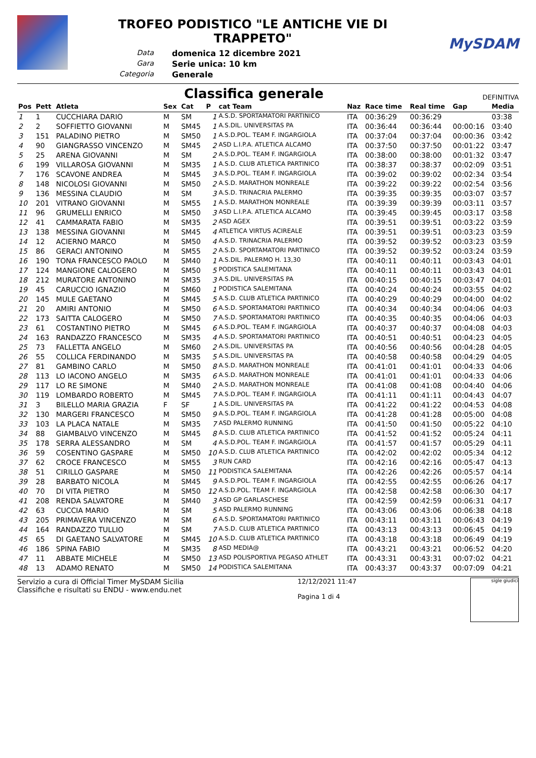TROFEO PODISTICO "LE ANTICHE VIE DI TRAPPETO"
Data domenica 12 dicembre 2021 Gara Serie unica: 10 km Categoria Generale
MySDAM
Classifica generale
DEFINITIVA
| Pos | Pett | Atleta | Sex | Cat | P | cat Team | Naz | Race time | Real time | Gap | Media |
| --- | --- | --- | --- | --- | --- | --- | --- | --- | --- | --- | --- |
| 1 | 1 | CUCCHIARA DARIO | M | SM | 1 | A.S.D. SPORTAMATORI PARTINICO | ITA | 00:36:29 | 00:36:29 | | 03:38 |
| 2 | 2 | SOFFIETTO GIOVANNI | M | SM45 | 1 | A.S.DIL. UNIVERSITAS PA | ITA | 00:36:44 | 00:36:44 | 00:00:16 | 03:40 |
| 3 | 151 | PALADINO PIETRO | M | SM50 | 1 | A.S.D.POL. TEAM F. INGARGIOLA | ITA | 00:37:04 | 00:37:04 | 00:00:36 | 03:42 |
| 4 | 90 | GIANGRASSO VINCENZO | M | SM45 | 2 | ASD L.I.P.A. ATLETICA ALCAMO | ITA | 00:37:50 | 00:37:50 | 00:01:22 | 03:47 |
| 5 | 25 | ARENA GIOVANNI | M | SM | 2 | A.S.D.POL. TEAM F. INGARGIOLA | ITA | 00:38:00 | 00:38:00 | 00:01:32 | 03:47 |
| 6 | 199 | VILLAROSA GIOVANNI | M | SM35 | 1 | A.S.D. CLUB ATLETICA PARTINICO | ITA | 00:38:37 | 00:38:37 | 00:02:09 | 03:51 |
| 7 | 176 | SCAVONE ANDREA | M | SM45 | 3 | A.S.D.POL. TEAM F. INGARGIOLA | ITA | 00:39:02 | 00:39:02 | 00:02:34 | 03:54 |
| 8 | 148 | NICOLOSI GIOVANNI | M | SM50 | 2 | A.S.D. MARATHON MONREALE | ITA | 00:39:22 | 00:39:22 | 00:02:54 | 03:56 |
| 9 | 136 | MESSINA CLAUDIO | M | SM | 3 | A.S.D. TRINACRIA PALERMO | ITA | 00:39:35 | 00:39:35 | 00:03:07 | 03:57 |
| 10 | 201 | VITRANO GIOVANNI | M | SM55 | 1 | A.S.D. MARATHON MONREALE | ITA | 00:39:39 | 00:39:39 | 00:03:11 | 03:57 |
| 11 | 96 | GRUMELLI ENRICO | M | SM50 | 3 | ASD L.I.P.A. ATLETICA ALCAMO | ITA | 00:39:45 | 00:39:45 | 00:03:17 | 03:58 |
| 12 | 41 | CAMMARATA FABIO | M | SM35 | 2 | ASD AGEX | ITA | 00:39:51 | 00:39:51 | 00:03:22 | 03:59 |
| 13 | 138 | MESSINA GIOVANNI | M | SM45 | 4 | ATLETICA VIRTUS ACIREALE | ITA | 00:39:51 | 00:39:51 | 00:03:23 | 03:59 |
| 14 | 12 | ACIERNO MARCO | M | SM50 | 4 | A.S.D. TRINACRIA PALERMO | ITA | 00:39:52 | 00:39:52 | 00:03:23 | 03:59 |
| 15 | 86 | GERACI ANTONINO | M | SM55 | 2 | A.S.D. SPORTAMATORI PARTINICO | ITA | 00:39:52 | 00:39:52 | 00:03:24 | 03:59 |
| 16 | 190 | TONA FRANCESCO PAOLO | M | SM40 | 1 | A.S.DIL. PALERMO H. 13,30 | ITA | 00:40:11 | 00:40:11 | 00:03:43 | 04:01 |
| 17 | 124 | MANGIONE CALOGERO | M | SM50 | 5 | PODISTICA SALEMITANA | ITA | 00:40:11 | 00:40:11 | 00:03:43 | 04:01 |
| 18 | 212 | MURATORE ANTONINO | M | SM35 | 3 | A.S.DIL. UNIVERSITAS PA | ITA | 00:40:15 | 00:40:15 | 00:03:47 | 04:01 |
| 19 | 45 | CARUCCIO IGNAZIO | M | SM60 | 1 | PODISTICA SALEMITANA | ITA | 00:40:24 | 00:40:24 | 00:03:55 | 04:02 |
| 20 | 145 | MULE GAETANO | M | SM45 | 5 | A.S.D. CLUB ATLETICA PARTINICO | ITA | 00:40:29 | 00:40:29 | 00:04:00 | 04:02 |
| 21 | 20 | AMIRI ANTONIO | M | SM50 | 6 | A.S.D. SPORTAMATORI PARTINICO | ITA | 00:40:34 | 00:40:34 | 00:04:06 | 04:03 |
| 22 | 173 | SAITTA CALOGERO | M | SM50 | 7 | A.S.D. SPORTAMATORI PARTINICO | ITA | 00:40:35 | 00:40:35 | 00:04:06 | 04:03 |
| 23 | 61 | COSTANTINO PIETRO | M | SM45 | 6 | A.S.D.POL. TEAM F. INGARGIOLA | ITA | 00:40:37 | 00:40:37 | 00:04:08 | 04:03 |
| 24 | 163 | RANDAZZO FRANCESCO | M | SM35 | 4 | A.S.D. SPORTAMATORI PARTINICO | ITA | 00:40:51 | 00:40:51 | 00:04:23 | 04:05 |
| 25 | 73 | FALLETTA ANGELO | M | SM60 | 2 | A.S.DIL. UNIVERSITAS PA | ITA | 00:40:56 | 00:40:56 | 00:04:28 | 04:05 |
| 26 | 55 | COLLICA FERDINANDO | M | SM35 | 5 | A.S.DIL. UNIVERSITAS PA | ITA | 00:40:58 | 00:40:58 | 00:04:29 | 04:05 |
| 27 | 81 | GAMBINO CARLO | M | SM50 | 8 | A.S.D. MARATHON MONREALE | ITA | 00:41:01 | 00:41:01 | 00:04:33 | 04:06 |
| 28 | 113 | LO IACONO ANGELO | M | SM35 | 6 | A.S.D. MARATHON MONREALE | ITA | 00:41:01 | 00:41:01 | 00:04:33 | 04:06 |
| 29 | 117 | LO RE SIMONE | M | SM40 | 2 | A.S.D. MARATHON MONREALE | ITA | 00:41:08 | 00:41:08 | 00:04:40 | 04:06 |
| 30 | 119 | LOMBARDO ROBERTO | M | SM45 | 7 | A.S.D.POL. TEAM F. INGARGIOLA | ITA | 00:41:11 | 00:41:11 | 00:04:43 | 04:07 |
| 31 | 3 | BILELLO MARIA GRAZIA | F | SF | 1 | A.S.DIL. UNIVERSITAS PA | ITA | 00:41:22 | 00:41:22 | 00:04:53 | 04:08 |
| 32 | 130 | MARGERI FRANCESCO | M | SM50 | 9 | A.S.D.POL. TEAM F. INGARGIOLA | ITA | 00:41:28 | 00:41:28 | 00:05:00 | 04:08 |
| 33 | 103 | LA PLACA NATALE | M | SM35 | 7 | ASD PALERMO RUNNING | ITA | 00:41:50 | 00:41:50 | 00:05:22 | 04:10 |
| 34 | 88 | GIAMBALVO VINCENZO | M | SM45 | 8 | A.S.D. CLUB ATLETICA PARTINICO | ITA | 00:41:52 | 00:41:52 | 00:05:24 | 04:11 |
| 35 | 178 | SERRA ALESSANDRO | M | SM | 4 | A.S.D.POL. TEAM F. INGARGIOLA | ITA | 00:41:57 | 00:41:57 | 00:05:29 | 04:11 |
| 36 | 59 | COSENTINO GASPARE | M | SM50 | 10 | A.S.D. CLUB ATLETICA PARTINICO | ITA | 00:42:02 | 00:42:02 | 00:05:34 | 04:12 |
| 37 | 62 | CROCE FRANCESCO | M | SM55 | 3 | RUN CARD | ITA | 00:42:16 | 00:42:16 | 00:05:47 | 04:13 |
| 38 | 51 | CIRILLO GASPARE | M | SM50 | 11 | PODISTICA SALEMITANA | ITA | 00:42:26 | 00:42:26 | 00:05:57 | 04:14 |
| 39 | 28 | BARBATO NICOLA | M | SM45 | 9 | A.S.D.POL. TEAM F. INGARGIOLA | ITA | 00:42:55 | 00:42:55 | 00:06:26 | 04:17 |
| 40 | 70 | DI VITA PIETRO | M | SM50 | 12 | A.S.D.POL. TEAM F. INGARGIOLA | ITA | 00:42:58 | 00:42:58 | 00:06:30 | 04:17 |
| 41 | 208 | RENDA SALVATORE | M | SM40 | 3 | ASD GP GARLASCHESE | ITA | 00:42:59 | 00:42:59 | 00:06:31 | 04:17 |
| 42 | 63 | CUCCIA MARIO | M | SM | 5 | ASD PALERMO RUNNING | ITA | 00:43:06 | 00:43:06 | 00:06:38 | 04:18 |
| 43 | 205 | PRIMAVERA VINCENZO | M | SM | 6 | A.S.D. SPORTAMATORI PARTINICO | ITA | 00:43:11 | 00:43:11 | 00:06:43 | 04:19 |
| 44 | 164 | RANDAZZO TULLIO | M | SM | 7 | A.S.D. CLUB ATLETICA PARTINICO | ITA | 00:43:13 | 00:43:13 | 00:06:45 | 04:19 |
| 45 | 65 | DI GAETANO SALVATORE | M | SM45 | 10 | A.S.D. CLUB ATLETICA PARTINICO | ITA | 00:43:18 | 00:43:18 | 00:06:49 | 04:19 |
| 46 | 186 | SPINA FABIO | M | SM35 | 8 | ASD MEDIA@ | ITA | 00:43:21 | 00:43:21 | 00:06:52 | 04:20 |
| 47 | 11 | ABBATE MICHELE | M | SM50 | 13 | ASD POLISPORTIVA PEGASO ATHLET | ITA | 00:43:31 | 00:43:31 | 00:07:02 | 04:21 |
| 48 | 13 | ADAMO RENATO | M | SM50 | 14 | PODISTICA SALEMITANA | ITA | 00:43:37 | 00:43:37 | 00:07:09 | 04:21 |
Servizio a cura di Official Timer MySDAM Sicilia
Classifiche e risultati su ENDU - www.endu.net
12/12/2021 11:47
Pagina 1 di 4
sigle giudici